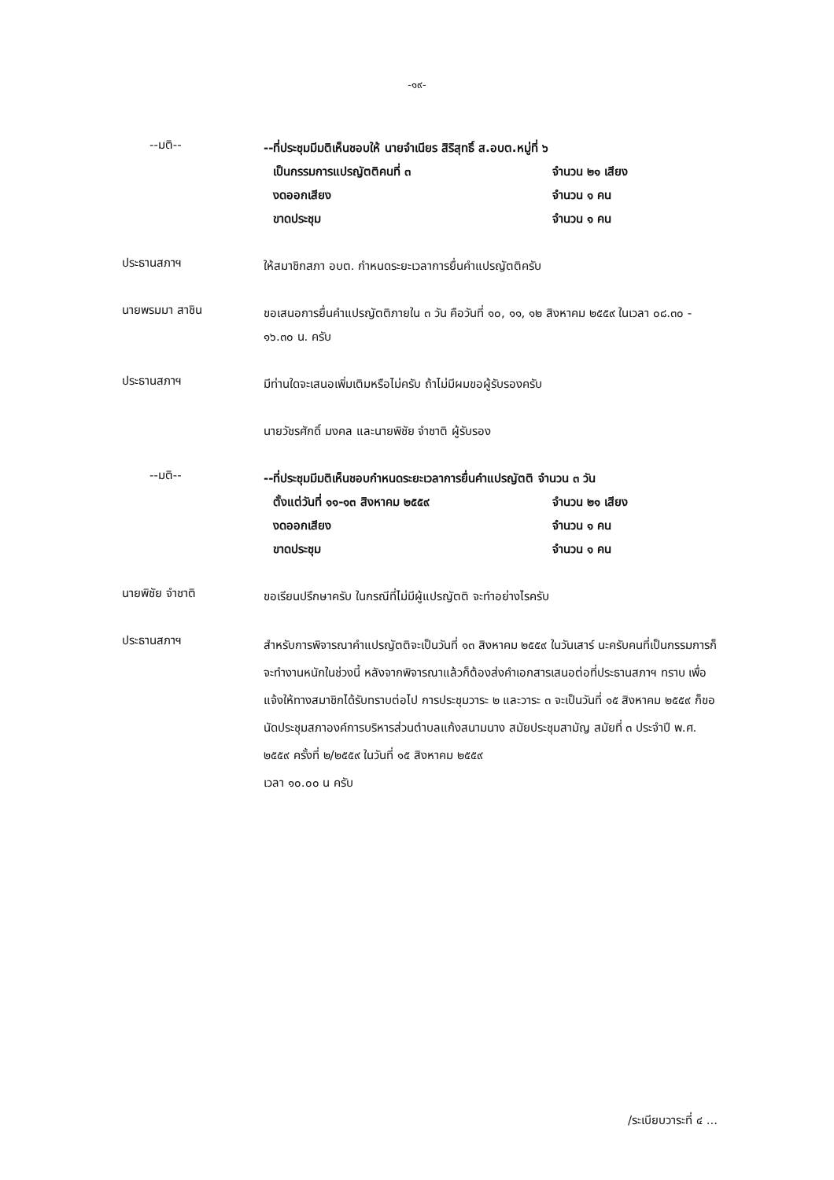-๑๙-
--มติ--
--ที่ประชุมมีมติเห็นชอบให้ นายจำเนียร สิริสุทธิ์ ส.อบต.หมู่ที่ ๖
เป็นกรรมการแปรญัตติคนที่ ๓ จำนวน ๒๑ เสียง
งดออกเสียง จำนวน ๑ คน
ขาดประชุม จำนวน ๑ คน
ประธานสภาฯ
ให้สมาชิกสภา อบต. กำหนดระยะเวลาการยื่นคำแปรญัตติครับ
นายพรมมา สาชิน
ขอเสนอการยื่นคำแปรญัตติภายใน ๓ วัน คือวันที่ ๑๐, ๑๑, ๑๒ สิงหาคม ๒๕๕๙ ในเวลา ๐๘.๓๐ - ๑๖.๓๐ น. ครับ
ประธานสภาฯ
มีท่านใดจะเสนอเพิ่มเติมหรือไม่ครับ ถ้าไม่มีผมขอผู้รับรองครับ
นายวัชรศักดิ์ มงคล และนายพิชัย จำชาติ ผู้รับรอง
--มติ--
--ที่ประชุมมีมติเห็นชอบกำหนดระยะเวลาการยื่นคำแปรญัตติ จำนวน ๓ วัน
ตั้งแต่วันที่ ๑๑-๑๓ สิงหาคม ๒๕๕๙ จำนวน ๒๑ เสียง
งดออกเสียง จำนวน ๑ คน
ขาดประชุม จำนวน ๑ คน
นายพิชัย จำชาติ
ขอเรียนปรึกษาครับ ในกรณีที่ไม่มีผู้แปรญัตติ จะทำอย่างไรครับ
ประธานสภาฯ
สำหรับการพิจารณาคำแปรญัตติจะเป็นวันที่ ๑๓ สิงหาคม ๒๕๕๙ ในวันเสาร์ นะครับคนที่เป็นกรรมการก็จะทำงานหนักในช่วงนี้ หลังจากพิจารณาแล้วก็ต้องส่งคำเอกสารเสนอต่อที่ประธานสภาฯ ทราบ เพื่อแจ้งให้ทางสมาชิกได้รับทราบต่อไป การประชุมวาระ ๒ และวาระ ๓ จะเป็นวันที่ ๑๕ สิงหาคม ๒๕๕๙ ก็ขอนัดประชุมสภาองค์การบริหารส่วนตำบลแก้งสนามนาง สมัยประชุมสามัญ สมัยที่ ๓ ประจำปี พ.ศ. ๒๕๕๙ ครั้งที่ ๒/๒๕๕๙ ในวันที่ ๑๕ สิงหาคม ๒๕๕๙
เวลา ๑๐.๐๐ น ครับ
/ระเบียบวาระที่ ๔ ...